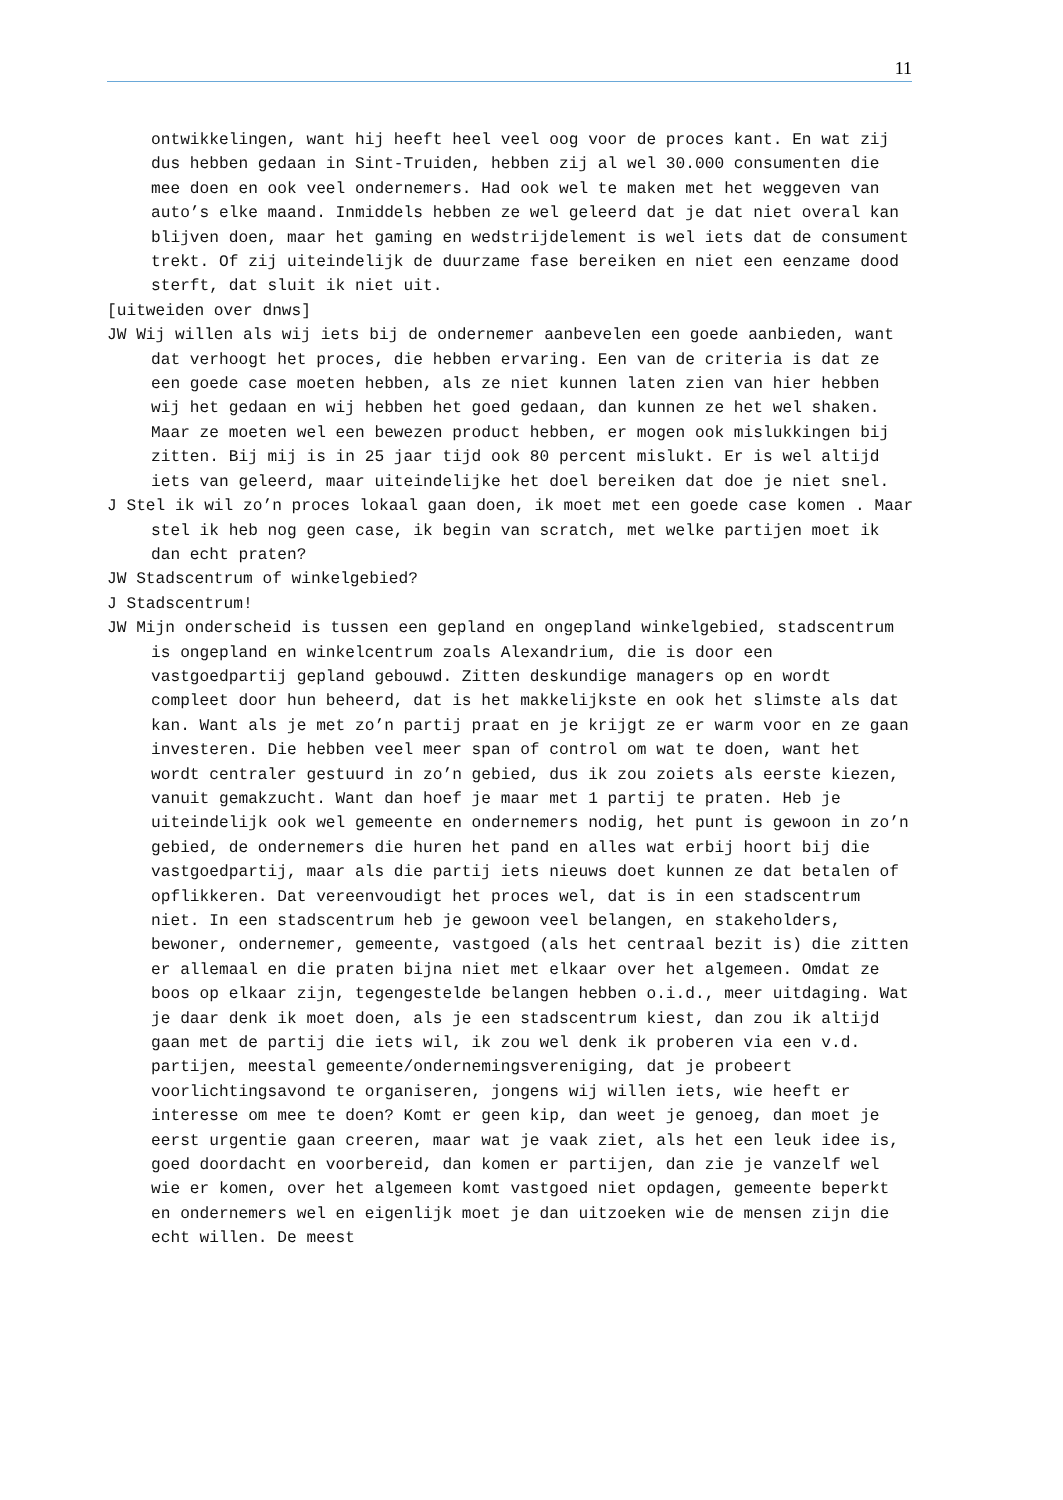11
ontwikkelingen, want hij heeft heel veel oog voor de proces kant. En wat zij dus hebben gedaan in Sint-Truiden, hebben zij al wel 30.000 consumenten die mee doen en ook veel ondernemers. Had ook wel te maken met het weggeven van auto’s elke maand. Inmiddels hebben ze wel geleerd dat je dat niet overal kan blijven doen, maar het gaming en wedstrijdelement is wel iets dat de consument trekt. Of zij uiteindelijk de duurzame fase bereiken en niet een eenzame dood sterft, dat sluit ik niet uit.
[uitweiden over dnws]
JW Wij willen als wij iets bij de ondernemer aanbevelen een goede aanbieden, want dat verhoogt het proces, die hebben ervaring. Een van de criteria is dat ze een goede case moeten hebben, als ze niet kunnen laten zien van hier hebben wij het gedaan en wij hebben het goed gedaan, dan kunnen ze het wel shaken. Maar ze moeten wel een bewezen product hebben, er mogen ook mislukkingen bij zitten. Bij mij is in 25 jaar tijd ook 80 percent mislukt. Er is wel altijd iets van geleerd, maar uiteindelijke het doel bereiken dat doe je niet snel.
J Stel ik wil zo’n proces lokaal gaan doen, ik moet met een goede case komen . Maar stel ik heb nog geen case, ik begin van scratch, met welke partijen moet ik dan echt praten?
JW Stadscentrum of winkelgebied?
J Stadscentrum!
JW Mijn onderscheid is tussen een gepland en ongepland winkelgebied, stadscentrum is ongepland en winkelcentrum zoals Alexandrium, die is door een vastgoedpartij gepland gebouwd. Zitten deskundige managers op en wordt compleet door hun beheerd, dat is het makkelijkste en ook het slimste als dat kan. Want als je met zo’n partij praat en je krijgt ze er warm voor en ze gaan investeren. Die hebben veel meer span of control om wat te doen, want het wordt centraler gestuurd in zo’n gebied, dus ik zou zoiets als eerste kiezen, vanuit gemakzucht. Want dan hoef je maar met 1 partij te praten. Heb je uiteindelijk ook wel gemeente en ondernemers nodig, het punt is gewoon in zo’n gebied, de ondernemers die huren het pand en alles wat erbij hoort bij die vastgoedpartij, maar als die partij iets nieuws doet kunnen ze dat betalen of opflikkeren. Dat vereenvoudigt het proces wel, dat is in een stadscentrum niet. In een stadscentrum heb je gewoon veel belangen, en stakeholders, bewoner, ondernemer, gemeente, vastgoed (als het centraal bezit is) die zitten er allemaal en die praten bijna niet met elkaar over het algemeen. Omdat ze boos op elkaar zijn, tegengestelde belangen hebben o.i.d., meer uitdaging. Wat je daar denk ik moet doen, als je een stadscentrum kiest, dan zou ik altijd gaan met de partij die iets wil, ik zou wel denk ik proberen via een v.d. partijen, meestal gemeente/ondernemingsvereniging, dat je probeert voorlichtingsavond te organiseren, jongens wij willen iets, wie heeft er interesse om mee te doen? Komt er geen kip, dan weet je genoeg, dan moet je eerst urgentie gaan creeren, maar wat je vaak ziet, als het een leuk idee is, goed doordacht en voorbereid, dan komen er partijen, dan zie je vanzelf wel wie er komen, over het algemeen komt vastgoed niet opdagen, gemeente beperkt en ondernemers wel en eigenlijk moet je dan uitzoeken wie de mensen zijn die echt willen. De meest